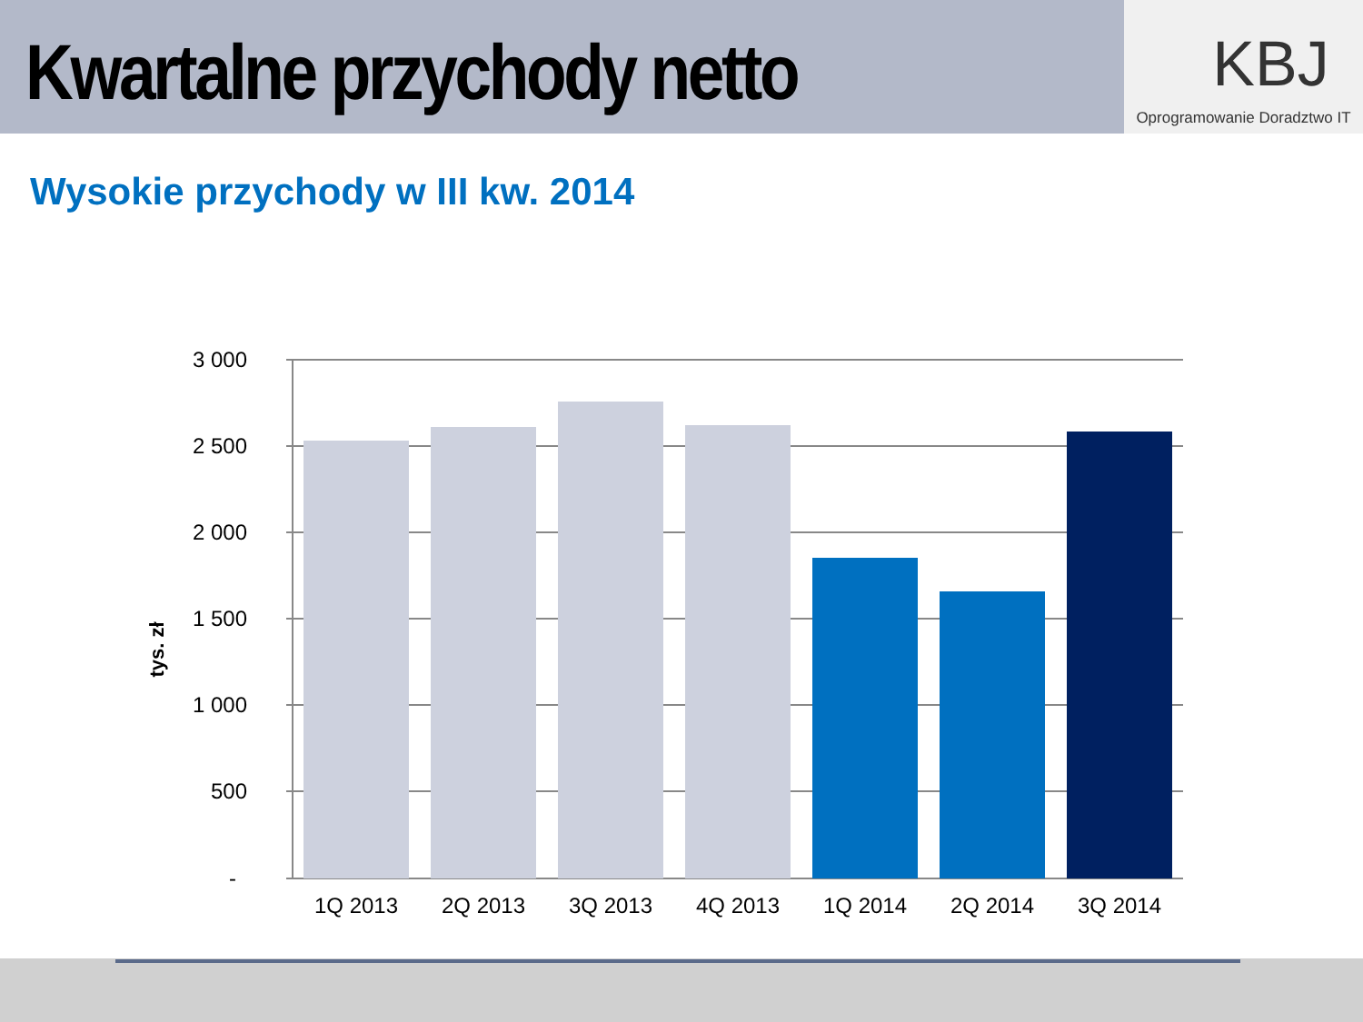Kwartalne przychody netto
KBJ
Oprogramowanie Doradztwo IT
Wysokie przychody w III kw. 2014
3 000
2 500
2 000
1 500
1 000
500
-
tys. zł
1Q 2013
2Q 2013
3Q 2013
4Q 2013
1Q 2014
2Q 2014
3Q 2014